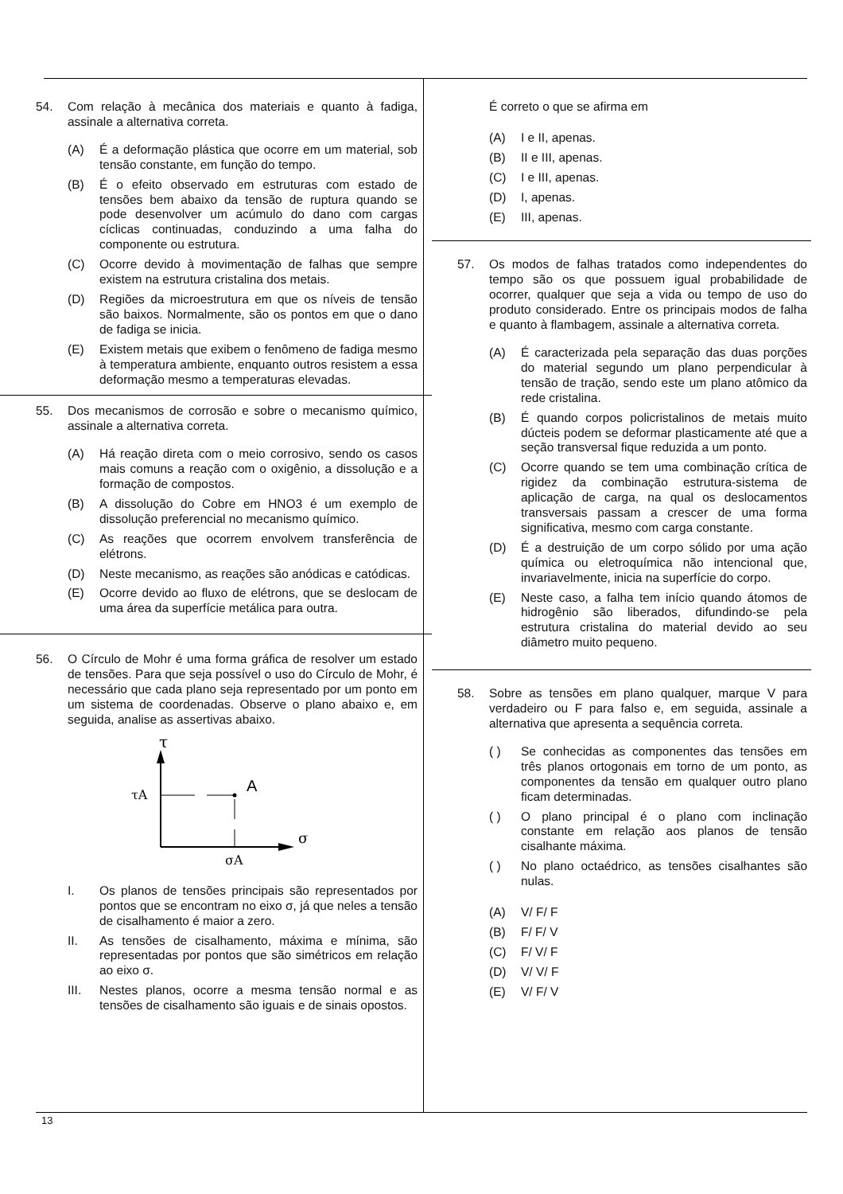54. Com relação à mecânica dos materiais e quanto à fadiga, assinale a alternativa correta.
(A) É a deformação plástica que ocorre em um material, sob tensão constante, em função do tempo.
(B) É o efeito observado em estruturas com estado de tensões bem abaixo da tensão de ruptura quando se pode desenvolver um acúmulo do dano com cargas cíclicas continuadas, conduzindo a uma falha do componente ou estrutura.
(C) Ocorre devido à movimentação de falhas que sempre existem na estrutura cristalina dos metais.
(D) Regiões da microestrutura em que os níveis de tensão são baixos. Normalmente, são os pontos em que o dano de fadiga se inicia.
(E) Existem metais que exibem o fenômeno de fadiga mesmo à temperatura ambiente, enquanto outros resistem a essa deformação mesmo a temperaturas elevadas.
55. Dos mecanismos de corrosão e sobre o mecanismo químico, assinale a alternativa correta.
(A) Há reação direta com o meio corrosivo, sendo os casos mais comuns a reação com o oxigênio, a dissolução e a formação de compostos.
(B) A dissolução do Cobre em HNO3 é um exemplo de dissolução preferencial no mecanismo químico.
(C) As reações que ocorrem envolvem transferência de elétrons.
(D) Neste mecanismo, as reações são anódicas e catódicas.
(E) Ocorre devido ao fluxo de elétrons, que se deslocam de uma área da superfície metálica para outra.
56. O Círculo de Mohr é uma forma gráfica de resolver um estado de tensões. Para que seja possível o uso do Círculo de Mohr, é necessário que cada plano seja representado por um ponto em um sistema de coordenadas. Observe o plano abaixo e, em seguida, analise as assertivas abaixo.
τ
σ
τA
A
σA
I. Os planos de tensões principais são representados por pontos que se encontram no eixo σ, já que neles a tensão de cisalhamento é maior a zero.
II. As tensões de cisalhamento, máxima e mínima, são representadas por pontos que são simétricos em relação ao eixo σ.
III. Nestes planos, ocorre a mesma tensão normal e as tensões de cisalhamento são iguais e de sinais opostos.
É correto o que se afirma em
(A) I e II, apenas.
(B) II e III, apenas.
(C) I e III, apenas.
(D) I, apenas.
(E) III, apenas.
57. Os modos de falhas tratados como independentes do tempo são os que possuem igual probabilidade de ocorrer, qualquer que seja a vida ou tempo de uso do produto considerado. Entre os principais modos de falha e quanto à flambagem, assinale a alternativa correta.
(A) É caracterizada pela separação das duas porções do material segundo um plano perpendicular à tensão de tração, sendo este um plano atômico da rede cristalina.
(B) É quando corpos policristalinos de metais muito dúcteis podem se deformar plasticamente até que a seção transversal fique reduzida a um ponto.
(C) Ocorre quando se tem uma combinação crítica de rigidez da combinação estrutura-sistema de aplicação de carga, na qual os deslocamentos transversais passam a crescer de uma forma significativa, mesmo com carga constante.
(D) É a destruição de um corpo sólido por uma ação química ou eletroquímica não intencional que, invariavelmente, inicia na superfície do corpo.
(E) Neste caso, a falha tem início quando átomos de hidrogênio são liberados, difundindo-se pela estrutura cristalina do material devido ao seu diâmetro muito pequeno.
58. Sobre as tensões em plano qualquer, marque V para verdadeiro ou F para falso e, em seguida, assinale a alternativa que apresenta a sequência correta.
( ) Se conhecidas as componentes das tensões em três planos ortogonais em torno de um ponto, as componentes da tensão em qualquer outro plano ficam determinadas.
( ) O plano principal é o plano com inclinação constante em relação aos planos de tensão cisalhante máxima.
( ) No plano octaédrico, as tensões cisalhantes são nulas.
(A) V/ F/ F
(B) F/ F/ V
(C) F/ V/ F
(D) V/ V/ F
(E) V/ F/ V
13